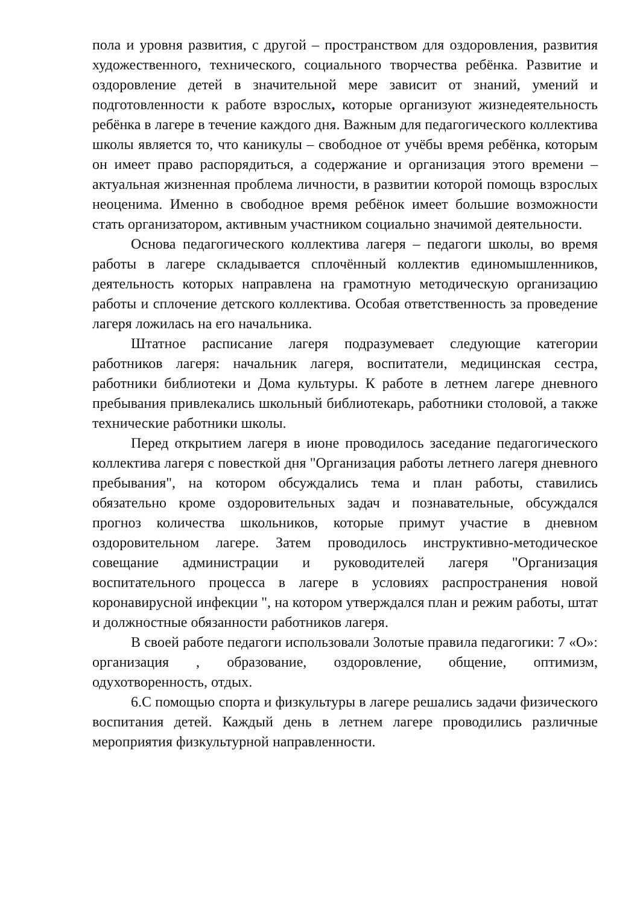пола и уровня развития, с другой – пространством для оздоровления, развития художественного, технического, социального творчества ребёнка. Развитие и оздоровление детей в значительной мере зависит от знаний, умений и подготовленности к работе взрослых, которые организуют жизнедеятельность ребёнка в лагере в течение каждого дня. Важным для педагогического коллектива школы является то, что каникулы – свободное от учёбы время ребёнка, которым он имеет право распорядиться, а содержание и организация этого времени – актуальная жизненная проблема личности, в развитии которой помощь взрослых неоценима. Именно в свободное время ребёнок имеет большие возможности стать организатором, активным участником социально значимой деятельности.
Основа педагогического коллектива лагеря – педагоги школы, во время работы в лагере складывается сплочённый коллектив единомышленников, деятельность которых направлена на грамотную методическую организацию работы и сплочение детского коллектива. Особая ответственность за проведение лагеря ложилась на его начальника.
Штатное расписание лагеря подразумевает следующие категории работников лагеря: начальник лагеря, воспитатели, медицинская сестра, работники библиотеки и Дома культуры. К работе в летнем лагере дневного пребывания привлекались школьный библиотекарь, работники столовой, а также технические работники школы.
Перед открытием лагеря в июне проводилось заседание педагогического коллектива лагеря с повесткой дня "Организация работы летнего лагеря дневного пребывания", на котором обсуждались тема и план работы, ставились обязательно кроме оздоровительных задач и познавательные, обсуждался прогноз количества школьников, которые примут участие в дневном оздоровительном лагере. Затем проводилось инструктивно-методическое совещание администрации и руководителей лагеря "Организация воспитательного процесса в лагере в условиях распространения новой коронавирусной инфекции ", на котором утверждался план и режим работы, штат и должностные обязанности работников лагеря.
В своей работе педагоги использовали Золотые правила педагогики: 7 «О»: организация , образование, оздоровление, общение, оптимизм, одухотворенность, отдых.
6.С помощью спорта и физкультуры в лагере решались задачи физического воспитания детей. Каждый день в летнем лагере проводились различные мероприятия физкультурной направленности.